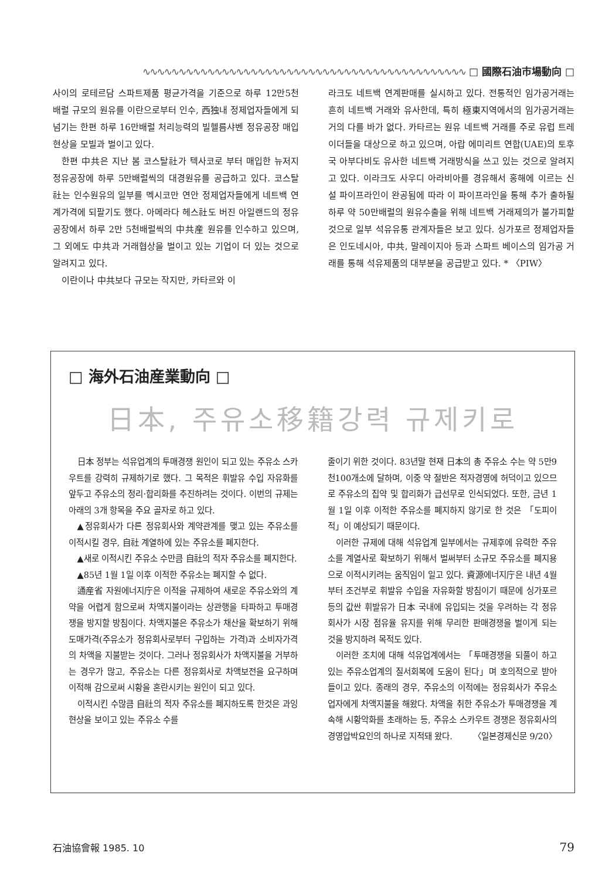∿∿∿∿∿∿∿∿∿∿∿∿∿∿∿∿∿∿∿∿∿∿∿∿∿∿∿∿∿∿∿∿∿∿∿∿∿∿∿∿∿∿∿∿∿ □ 國際石油市場動向 □
사이의 로테르담 스파트제품 평균가격을 기준으로 하루 12만5천배럴 규모의 원유를 이란으로부터 인수, 西独내 정제업자들에게 되넘기는 한편 하루 16만배럴 처리능력의 빌헬름샤벤 정유공장 매입현상을 모빌과 벌이고 있다.
한편 中共은 지난 봄 코스탈社가 텍사코로 부터 매입한 뉴저지 정유공장에 하루 5만배럴씩의 대경원유를 공급하고 있다. 코스탈社는 인수원유의 일부를 멕시코만 연안 정제업자들에게 네트백 연계가격에 되팔기도 했다. 아메라다 헤스社도 버진 아일랜드의 정유공장에서 하루 2만 5천배럴씩의 中共産 원유를 인수하고 있으며, 그 외에도 中共과 거래협상을 벌이고 있는 기업이 더 있는 것으로 알려지고 있다.
이란이나 中共보다 규모는 작지만, 카타르와 이
라크도 네트백 연계판매를 실시하고 있다. 전통적인 임가공거래는 흔히 네트백 거래와 유사한데, 특히 極東지역에서의 임가공거래는 거의 다를 바가 없다. 카타르는 원유 네트백 거래를 주로 유럽 트레이더들을 대상으로 하고 있으며, 아랍 에미리트 연합(UAE)의 토후국 아부다비도 유사한 네트백 거래방식을 쓰고 있는 것으로 알려지고 있다. 이라크도 사우디 아라비아를 경유해서 홍해에 이르는 신설 파이프라인이 완공됨에 따라 이 파이프라인을 통해 추가 출하될 하루 약 50만배럴의 원유수출을 위해 네트백 거래제의가 불가피할 것으로 일부 석유유통 관계자들은 보고 있다. 싱가포르 정제업자들은 인도네시아, 中共, 말레이지아 등과 스파트 베이스의 임가공 거래를 통해 석유제품의 대부분을 공급받고 있다. * 〈PIW〉
□ 海外石油産業動向 □
日本, 주유소移籍강력 규제키로
日本 정부는 석유업계의 투매경쟁 원인이 되고 있는 주유소 스카우트를 강력히 규제하기로 했다. 그 목적은 휘발유 수입 자유화를 앞두고 주유소의 정리·합리화를 추진하려는 것이다. 이번의 규제는 아래의 3개 항목을 주요 골자로 하고 있다.
▲정유회사가 다른 정유회사와 계약관계를 맺고 있는 주유소를 이적시킬 경우, 自社 계열하에 있는 주유소를 폐지한다.
▲새로 이적시킨 주유소 수만큼 自社의 적자 주유소를 폐지한다.
▲85년 1월 1일 이후 이적한 주유소는 폐지할 수 없다.
通産省 자원에너지庁은 이적을 규제하여 새로운 주유소와의 계약을 어렵게 함으로써 차액지불이라는 상관행을 타파하고 투매경쟁을 방지할 방침이다. 차액지불은 주유소가 채산을 확보하기 위해 도매가격(주유소가 정유회사로부터 구입하는 가격)과 소비자가격의 차액을 지불받는 것이다. 그러나 정유회사가 차액지불을 거부하는 경우가 많고, 주유소는 다른 정유회사로 차액보전을 요구하며 이적해 감으로써 시황을 혼란시키는 원인이 되고 있다.
이적시킨 수많큼 自社의 적자 주유소를 폐지하도록 한것은 과잉현상을 보이고 있는 주유소 수를
줄이기 위한 것이다. 83년말 현재 日本의 총 주유소 수는 약 5만9천100개소에 달하며, 이중 약 절반은 적자경영에 허덕이고 있으므로 주유소의 집약 및 합리화가 급선무로 인식되었다. 또한, 금년 1월 1일 이후 이적한 주유소를 폐지하지 않기로 한 것은 「도피이적」이 예상되기 때문이다.
이러한 규제에 대해 석유업계 일부에서는 규제후에 유력한 주유소를 계열사로 확보하기 위해서 벌써부터 소규모 주유소를 폐지용으로 이적시키려는 움직임이 일고 있다. 資源에너지庁은 내년 4월부터 조건부로 휘발유 수입을 자유화할 방침이기 때문에 싱가포르 등의 값싼 휘발유가 日本 국내에 유입되는 것을 우려하는 각 정유회사가 시장 점유율 유지를 위해 무리한 판매경쟁을 벌이게 되는 것을 방지하려 목적도 있다.
이러한 조치에 대해 석유업계에서는 「투매경쟁을 되풀이 하고 있는 주유소업계의 질서회복에 도움이 된다」며 호의적으로 받아들이고 있다. 종래의 경우, 주유소의 이적에는 정유회사가 주유소업자에게 차액지불을 해왔다. 차액을 취한 주유소가 투매경쟁을 계속해 시황악화를 초래하는 등, 주유소 스카우트 경쟁은 정유회사의 경영압박요인의 하나로 지적돼 왔다. 〈일본경제신문 9/20〉
石油協會報 1985. 10 79